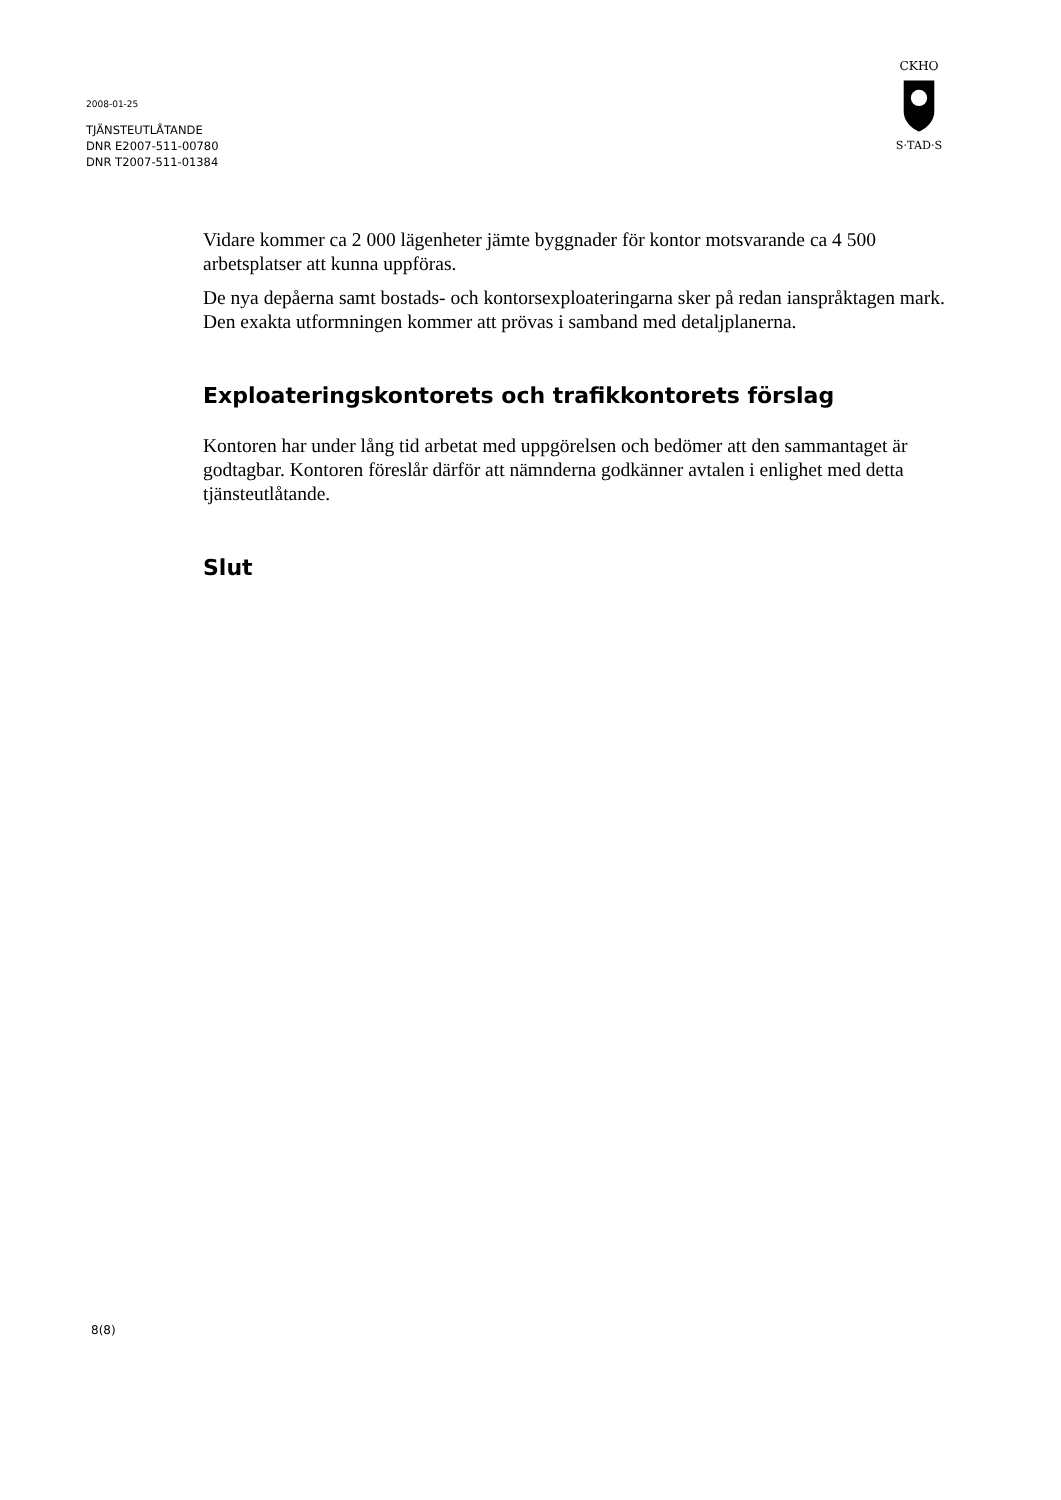2008-01-25
TJÄNSTEUTLÅTANDE
DNR E2007-511-00780
DNR T2007-511-01384
CKHO
S·TAD·S
Vidare kommer ca 2 000 lägenheter jämte byggnader för kontor motsvarande ca 4 500 arbetsplatser att kunna uppföras.
De nya depåerna samt bostads- och kontorsexploateringarna sker på redan ianspråktagen mark. Den exakta utformningen kommer att prövas i samband med detaljplanerna.
Exploateringskontorets och trafikkontorets förslag
Kontoren har under lång tid arbetat med uppgörelsen och bedömer att den sammantaget är godtagbar. Kontoren föreslår därför att nämnderna godkänner avtalen i enlighet med detta tjänsteutlåtande.
Slut
8(8)